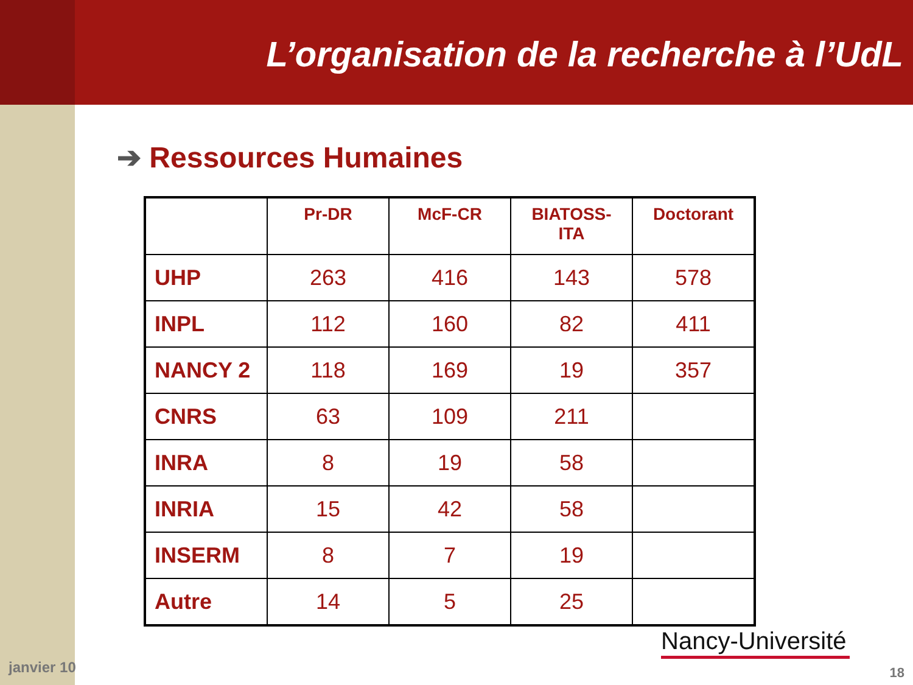L’organisation de la recherche à l’UdL
➔ Ressources Humaines
| | Pr-DR | McF-CR | BIATOSS- ITA | Doctorant |
| --- | --- | --- | --- | --- |
| UHP | 263 | 416 | 143 | 578 |
| INPL | 112 | 160 | 82 | 411 |
| NANCY 2 | 118 | 169 | 19 | 357 |
| CNRS | 63 | 109 | 211 | |
| INRA | 8 | 19 | 58 | |
| INRIA | 15 | 42 | 58 | |
| INSERM | 8 | 7 | 19 | |
| Autre | 14 | 5 | 25 | |
Nancy-Université
janvier 10 18